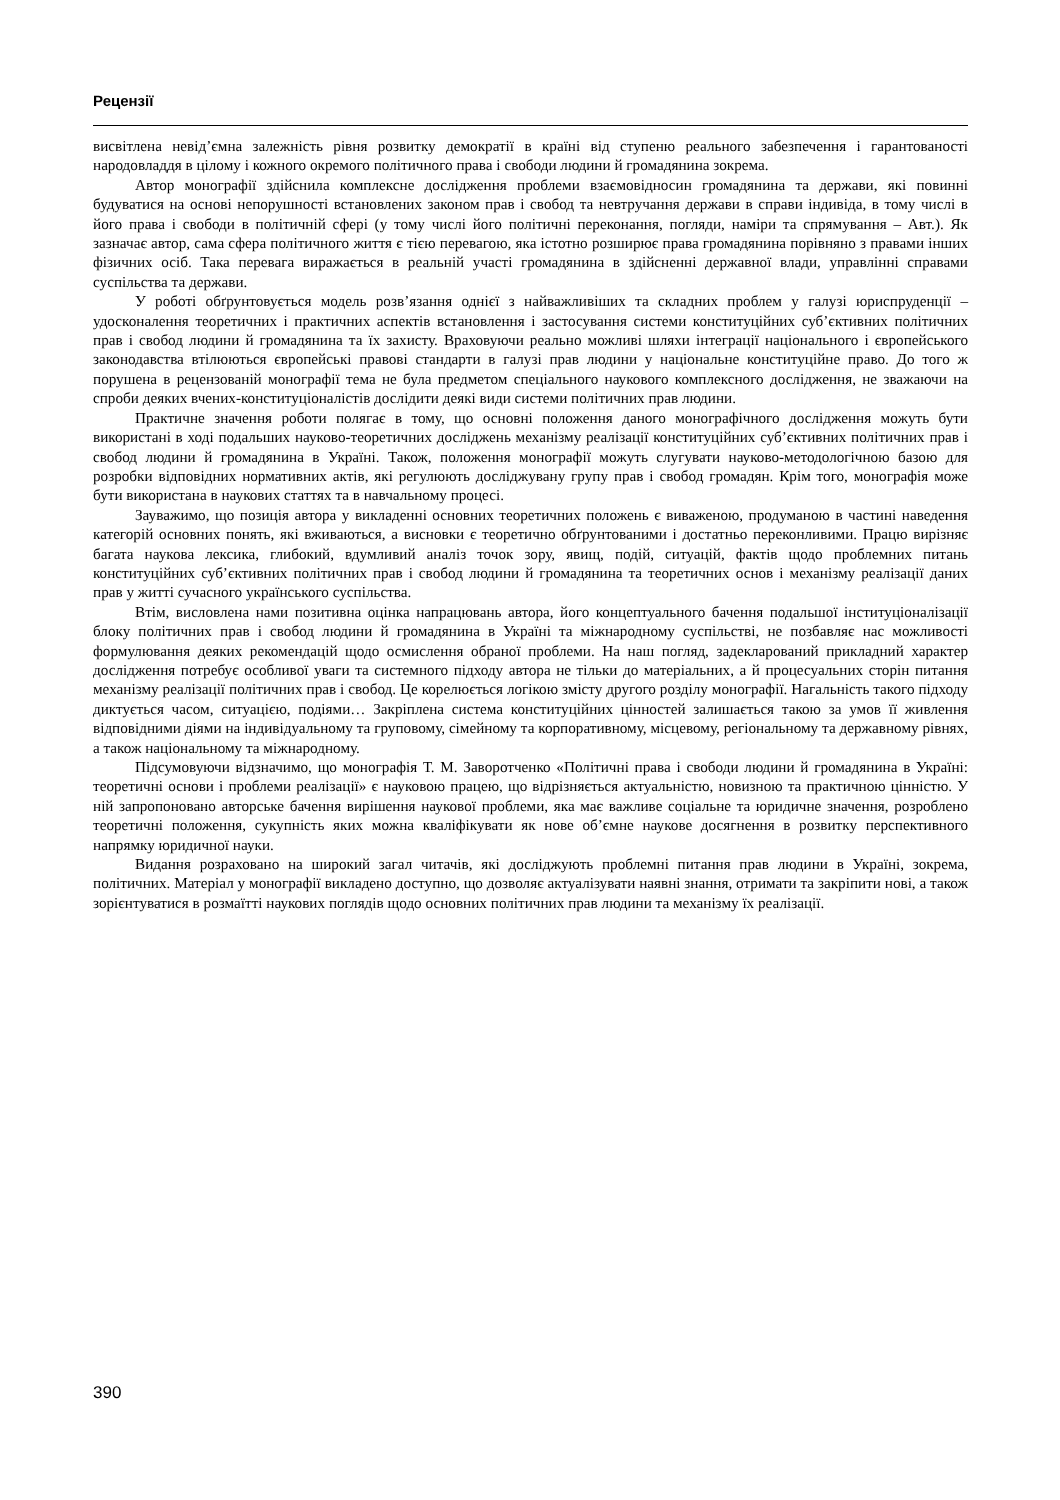Рецензії
висвітлена невід’ємна залежність рівня розвитку демократії в країні від ступеню реального забезпечення і гарантованості народовладдя в цілому і кожного окремого політичного права і свободи людини й громадянина зокрема.
Автор монографії здійснила комплексне дослідження проблеми взаємовідносин громадянина та держави, які повинні будуватися на основі непорушності встановлених законом прав і свобод та невтручання держави в справи індивіда, в тому числі в його права і свободи в політичній сфері (у тому числі його політичні переконання, погляди, наміри та спрямування – Авт.). Як зазначає автор, сама сфера політичного життя є тією перевагою, яка істотно розширює права громадянина порівняно з правами інших фізичних осіб. Така перевага виражається в реальній участі громадянина в здійсненні державної влади, управлінні справами суспільства та держави.
У роботі обґрунтовується модель розв’язання однієї з найважливіших та складних проблем у галузі юриспруденції – удосконалення теоретичних і практичних аспектів встановлення і застосування системи конституційних суб’єктивних політичних прав і свобод людини й громадянина та їх захисту. Враховуючи реально можливі шляхи інтеграції національного і європейського законодавства втілюються європейські правові стандарти в галузі прав людини у національне конституційне право. До того ж порушена в рецензованій монографії тема не була предметом спеціального наукового комплексного дослідження, не зважаючи на спроби деяких вчених-конституціоналістів дослідити деякі види системи політичних прав людини.
Практичне значення роботи полягає в тому, що основні положення даного монографічного дослідження можуть бути використані в ході подальших науково-теоретичних досліджень механізму реалізації конституційних суб’єктивних політичних прав і свобод людини й громадянина в Україні. Також, положення монографії можуть слугувати науково-методологічною базою для розробки відповідних нормативних актів, які регулюють досліджувану групу прав і свобод громадян. Крім того, монографія може бути використана в наукових статтях та в навчальному процесі.
Зауважимо, що позиція автора у викладенні основних теоретичних положень є виваженою, продуманою в частині наведення категорій основних понять, які вживаються, а висновки є теоретично обґрунтованими і достатньо переконливими. Працю вирізняє багата наукова лексика, глибокий, вдумливий аналіз точок зору, явищ, подій, ситуацій, фактів щодо проблемних питань конституційних суб’єктивних політичних прав і свобод людини й громадянина та теоретичних основ і механізму реалізації даних прав у житті сучасного українського суспільства.
Втім, висловлена нами позитивна оцінка напрацювань автора, його концептуального бачення подальшої інституціоналізації блоку політичних прав і свобод людини й громадянина в Україні та міжнародному суспільстві, не позбавляє нас можливості формулювання деяких рекомендацій щодо осмислення обраної проблеми. На наш погляд, задекларований прикладний характер дослідження потребує особливої уваги та системного підходу автора не тільки до матеріальних, а й процесуальних сторін питання механізму реалізації політичних прав і свобод. Це корелюється логікою змісту другого розділу монографії. Нагальність такого підходу диктується часом, ситуацією, подіями… Закріплена система конституційних цінностей залишається такою за умов її живлення відповідними діями на індивідуальному та груповому, сімейному та корпоративному, місцевому, регіональному та державному рівнях, а також національному та міжнародному.
Підсумовуючи відзначимо, що монографія Т. М. Заворотченко «Політичні права і свободи людини й громадянина в Україні: теоретичні основи і проблеми реалізації» є науковою працею, що відрізняється актуальністю, новизною та практичною цінністю. У ній запропоновано авторське бачення вирішення наукової проблеми, яка має важливе соціальне та юридичне значення, розроблено теоретичні положення, сукупність яких можна кваліфікувати як нове об’ємне наукове досягнення в розвитку перспективного напрямку юридичної науки.
Видання розраховано на широкий загал читачів, які досліджують проблемні питання прав людини в Україні, зокрема, політичних. Матеріал у монографії викладено доступно, що дозволяє актуалізувати наявні знання, отримати та закріпити нові, а також зорієнтуватися в розмаїтті наукових поглядів щодо основних політичних прав людини та механізму їх реалізації.
390